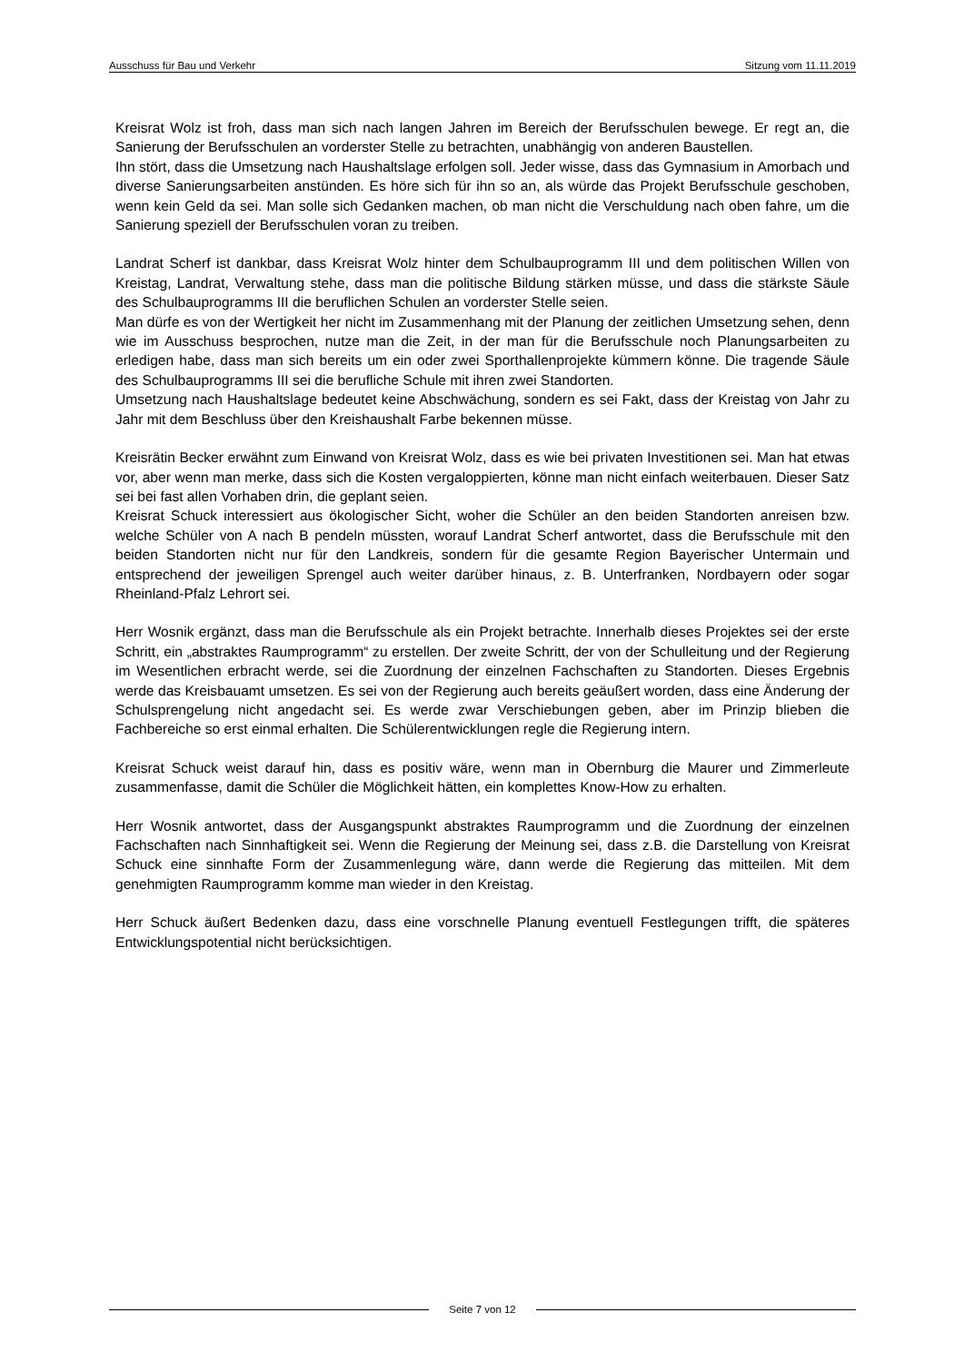Ausschuss für Bau und Verkehr Sitzung vom 11.11.2019
Kreisrat Wolz ist froh, dass man sich nach langen Jahren im Bereich der Berufsschulen bewege. Er regt an, die Sanierung der Berufsschulen an vorderster Stelle zu betrachten, unabhängig von anderen Baustellen.
Ihn stört, dass die Umsetzung nach Haushaltslage erfolgen soll. Jeder wisse, dass das Gymnasium in Amorbach und diverse Sanierungsarbeiten anstünden. Es höre sich für ihn so an, als würde das Projekt Berufsschule geschoben, wenn kein Geld da sei. Man solle sich Gedanken machen, ob man nicht die Verschuldung nach oben fahre, um die Sanierung speziell der Berufsschulen voran zu treiben.
Landrat Scherf ist dankbar, dass Kreisrat Wolz hinter dem Schulbauprogramm III und dem politischen Willen von Kreistag, Landrat, Verwaltung stehe, dass man die politische Bildung stärken müsse, und dass die stärkste Säule des Schulbauprogramms III die beruflichen Schulen an vorderster Stelle seien.
Man dürfe es von der Wertigkeit her nicht im Zusammenhang mit der Planung der zeitlichen Umsetzung sehen, denn wie im Ausschuss besprochen, nutze man die Zeit, in der man für die Berufsschule noch Planungsarbeiten zu erledigen habe, dass man sich bereits um ein oder zwei Sporthallenprojekte kümmern könne. Die tragende Säule des Schulbauprogramms III sei die berufliche Schule mit ihren zwei Standorten.
Umsetzung nach Haushaltslage bedeutet keine Abschwächung, sondern es sei Fakt, dass der Kreistag von Jahr zu Jahr mit dem Beschluss über den Kreishaushalt Farbe bekennen müsse.
Kreisrätin Becker erwähnt zum Einwand von Kreisrat Wolz, dass es wie bei privaten Investitionen sei. Man hat etwas vor, aber wenn man merke, dass sich die Kosten vergaloppierten, könne man nicht einfach weiterbauen. Dieser Satz sei bei fast allen Vorhaben drin, die geplant seien.
Kreisrat Schuck interessiert aus ökologischer Sicht, woher die Schüler an den beiden Standorten anreisen bzw. welche Schüler von A nach B pendeln müssten, worauf Landrat Scherf antwortet, dass die Berufsschule mit den beiden Standorten nicht nur für den Landkreis, sondern für die gesamte Region Bayerischer Untermain und entsprechend der jeweiligen Sprengel auch weiter darüber hinaus, z. B. Unterfranken, Nordbayern oder sogar Rheinland-Pfalz Lehrort sei.
Herr Wosnik ergänzt, dass man die Berufsschule als ein Projekt betrachte. Innerhalb dieses Projektes sei der erste Schritt, ein „abstraktes Raumprogramm“ zu erstellen. Der zweite Schritt, der von der Schulleitung und der Regierung im Wesentlichen erbracht werde, sei die Zuordnung der einzelnen Fachschaften zu Standorten. Dieses Ergebnis werde das Kreisbauamt umsetzen. Es sei von der Regierung auch bereits geäußert worden, dass eine Änderung der Schulsprengelung nicht angedacht sei. Es werde zwar Verschiebungen geben, aber im Prinzip blieben die Fachbereiche so erst einmal erhalten. Die Schülerentwicklungen regle die Regierung intern.
Kreisrat Schuck weist darauf hin, dass es positiv wäre, wenn man in Obernburg die Maurer und Zimmerleute zusammenfasse, damit die Schüler die Möglichkeit hätten, ein komplettes Know-How zu erhalten.
Herr Wosnik antwortet, dass der Ausgangspunkt abstraktes Raumprogramm und die Zuordnung der einzelnen Fachschaften nach Sinnhaftigkeit sei. Wenn die Regierung der Meinung sei, dass z.B. die Darstellung von Kreisrat Schuck eine sinnhafte Form der Zusammenlegung wäre, dann werde die Regierung das mitteilen. Mit dem genehmigten Raumprogramm komme man wieder in den Kreistag.
Herr Schuck äußert Bedenken dazu, dass eine vorschnelle Planung eventuell Festlegungen trifft, die späteres Entwicklungspotential nicht berücksichtigen.
Seite 7 von 12